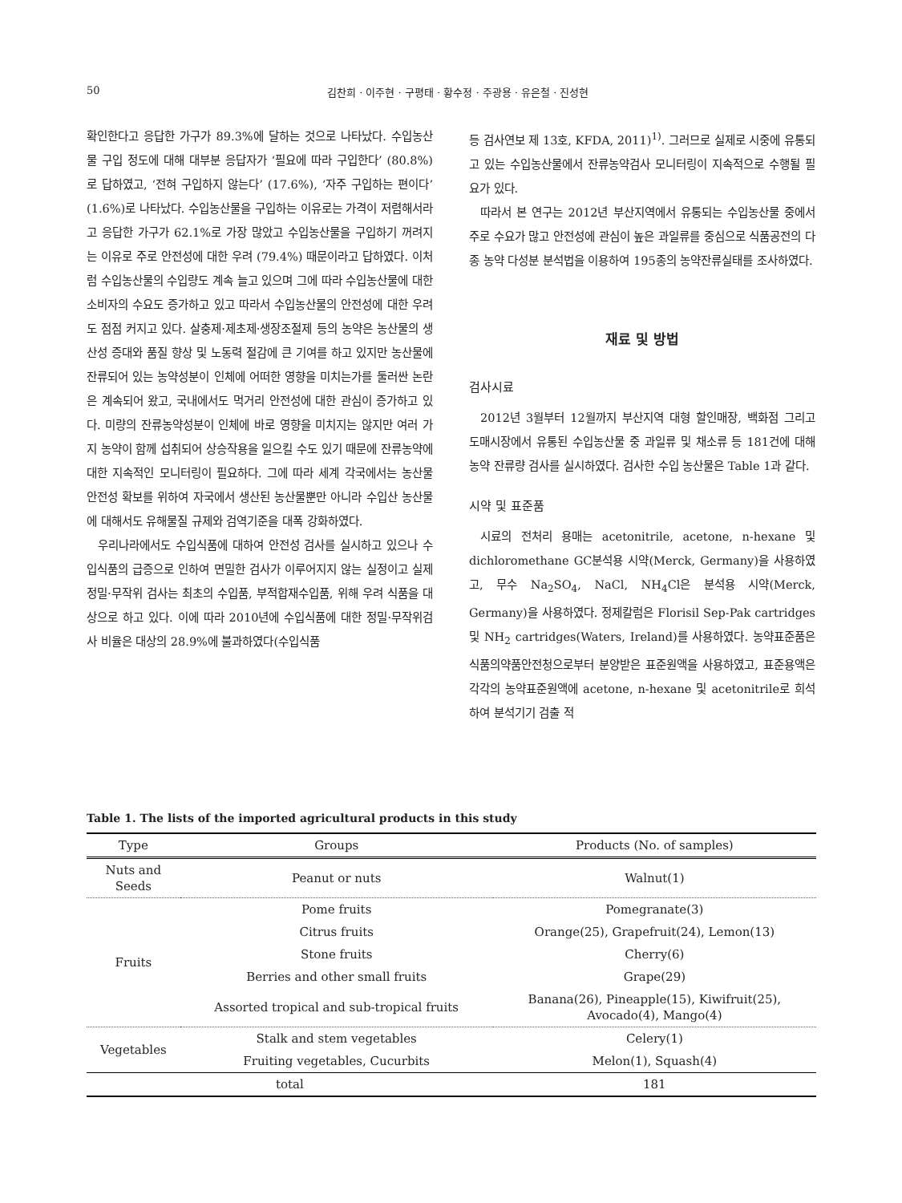50 김찬희 · 이주현 · 구평태 · 황수정 · 주광용 · 유은철 · 진성현
확인한다고 응답한 가구가 89.3%에 달하는 것으로 나타났다. 수입농산물 구입 정도에 대해 대부분 응답자가 ‘필요에 따라 구입한다’ (80.8%)로 답하였고, ‘전혀 구입하지 않는다’ (17.6%), ‘자주 구입하는 편이다’ (1.6%)로 나타났다. 수입농산물을 구입하는 이유로는 가격이 저렴해서라고 응답한 가구가 62.1%로 가장 많았고 수입농산물을 구입하기 꺼려지는 이유로 주로 안전성에 대한 우려 (79.4%) 때문이라고 답하였다. 이처럼 수입농산물의 수입량도 계속 늘고 있으며 그에 따라 수입농산물에 대한 소비자의 수요도 증가하고 있고 따라서 수입농산물의 안전성에 대한 우려도 점점 커지고 있다. 살충제·제초제·생장조절제 등의 농약은 농산물의 생산성 증대와 품질 향상 및 노동력 절감에 큰 기여를 하고 있지만 농산물에 잔류되어 있는 농약성분이 인체에 어떠한 영향을 미치는가를 둘러싼 논란은 계속되어 왔고, 국내에서도 먹거리 안전성에 대한 관심이 증가하고 있다. 미량의 잔류농약성분이 인체에 바로 영향을 미치지는 않지만 여러 가지 농약이 함께 섭취되어 상승작용을 일으킬 수도 있기 때문에 잔류농약에 대한 지속적인 모니터링이 필요하다. 그에 따라 세계 각국에서는 농산물 안전성 확보를 위하여 자국에서 생산된 농산물뿐만 아니라 수입산 농산물에 대해서도 유해물질 규제와 검역기준을 대폭 강화하였다.
우리나라에서도 수입식품에 대하여 안전성 검사를 실시하고 있으나 수입식품의 급증으로 인하여 면밀한 검사가 이루어지지 않는 실정이고 실제 정밀·무작위 검사는 최초의 수입품, 부적합재수입품, 위해 우려 식품을 대상으로 하고 있다. 이에 따라 2010년에 수입식품에 대한 정밀·무작위검사 비율은 대상의 28.9%에 불과하였다(수입식품
등 검사연보 제 13호, KFDA, 2011)<sup>1)</sup>. 그러므로 실제로 시중에 유통되고 있는 수입농산물에서 잔류농약검사 모니터링이 지속적으로 수행될 필요가 있다.
따라서 본 연구는 2012년 부산지역에서 유통되는 수입농산물 중에서 주로 수요가 많고 안전성에 관심이 높은 과일류를 중심으로 식품공전의 다종 농약 다성분 분석법을 이용하여 195종의 농약잔류실태를 조사하였다.
재료 및 방법
검사시료
2012년 3월부터 12월까지 부산지역 대형 할인매장, 백화점 그리고 도매시장에서 유통된 수입농산물 중 과일류 및 채소류 등 181건에 대해 농약 잔류량 검사를 실시하였다. 검사한 수입 농산물은 Table 1과 같다.
시약 및 표준품
시료의 전처리 용매는 acetonitrile, acetone, n-hexane 및 dichloromethane GC분석용 시약(Merck, Germany)을 사용하였고, 무수 Na<sub>2</sub>SO<sub>4</sub>, NaCl, NH<sub>4</sub>Cl은 분석용 시약(Merck, Germany)을 사용하였다. 정제칼럼은 Florisil Sep-Pak cartridges 및 NH<sub>2</sub> cartridges(Waters, Ireland)를 사용하였다. 농약표준품은 식품의약품안전청으로부터 분양받은 표준원액을 사용하였고, 표준용액은 각각의 농약표준원액에 acetone, n-hexane 및 acetonitrile로 희석하여 분석기기 검출 적
Table 1. The lists of the imported agricultural products in this study
| Type | Groups | Products (No. of samples) |
| --- | --- | --- |
| Nuts and Seeds | Peanut or nuts | Walnut(1) |
| Fruits | Pome fruits | Pomegranate(3) |
| | Citrus fruits | Orange(25), Grapefruit(24), Lemon(13) |
| | Stone fruits | Cherry(6) |
| | Berries and other small fruits | Grape(29) |
| | Assorted tropical and sub-tropical fruits | Banana(26), Pineapple(15), Kiwifruit(25), Avocado(4), Mango(4) |
| Vegetables | Stalk and stem vegetables | Celery(1) |
| | Fruiting vegetables, Cucurbits | Melon(1), Squash(4) |
| total | | 181 |